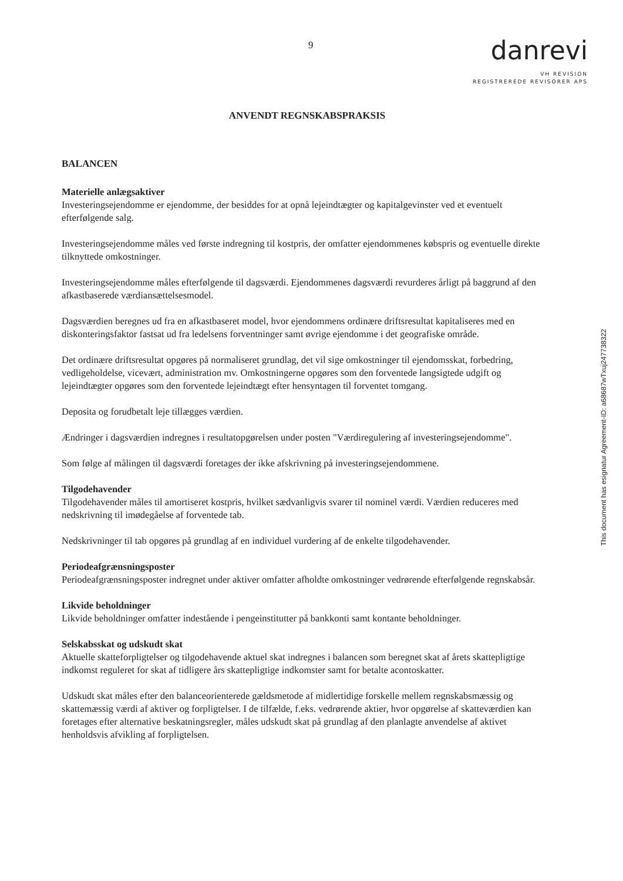9
danrevi
VH REVISION
REGISTREREDE REVISORER APS
ANVENDT REGNSKABSPRAKSIS
BALANCEN
Materielle anlægsaktiver
Investeringsejendomme er ejendomme, der besiddes for at opnå lejeindtægter og kapitalgevinster ved et eventuelt efterfølgende salg.
Investeringsejendomme måles ved første indregning til kostpris, der omfatter ejendommenes købspris og eventuelle direkte tilknyttede omkostninger.
Investeringsejendomme måles efterfølgende til dagsværdi. Ejendommenes dagsværdi revurderes årligt på baggrund af den afkastbaserede værdiansættelsesmodel.
Dagsværdien beregnes ud fra en afkastbaseret model, hvor ejendommens ordinære driftsresultat kapitaliseres med en diskonteringsfaktor fastsat ud fra ledelsens forventninger samt øvrige ejendomme i det geografiske område.
Det ordinære driftsresultat opgøres på normaliseret grundlag, det vil sige omkostninger til ejendomsskat, forbedring, vedligeholdelse, vicevært, administration mv. Omkostningerne opgøres som den forventede langsigtede udgift og lejeindtægter opgøres som den forventede lejeindtægt efter hensyntagen til forventet tomgang.
Deposita og forudbetalt leje tillægges værdien.
Ændringer i dagsværdien indregnes i resultatopgørelsen under posten "Værdiregulering af investeringsejendomme".
Som følge af målingen til dagsværdi foretages der ikke afskrivning på investeringsejendommene.
Tilgodehavender
Tilgodehavender måles til amortiseret kostpris, hvilket sædvanligvis svarer til nominel værdi. Værdien reduceres med nedskrivning til imødegåelse af forventede tab.
Nedskrivninger til tab opgøres på grundlag af en individuel vurdering af de enkelte tilgodehavender.
Periodeafgrænsningsposter
Periodeafgrænsningsposter indregnet under aktiver omfatter afholdte omkostninger vedrørende efterfølgende regnskabsår.
Likvide beholdninger
Likvide beholdninger omfatter indestående i pengeinstitutter på bankkonti samt kontante beholdninger.
Selskabsskat og udskudt skat
Aktuelle skatteforpligtelser og tilgodehavende aktuel skat indregnes i balancen som beregnet skat af årets skattepligtige indkomst reguleret for skat af tidligere års skattepligtige indkomster samt for betalte acontoskatter.
Udskudt skat måles efter den balanceorienterede gældsmetode af midlertidige forskelle mellem regnskabsmæssig og skattemæssig værdi af aktiver og forpligtelser. I de tilfælde, f.eks. vedrørende aktier, hvor opgørelse af skatteværdien kan foretages efter alternative beskatningsregler, måles udskudt skat på grundlag af den planlagte anvendelse af aktivet henholdsvis afvikling af forpligtelsen.
This document has esignatur Agreement-ID: a68687wTxuj247738322